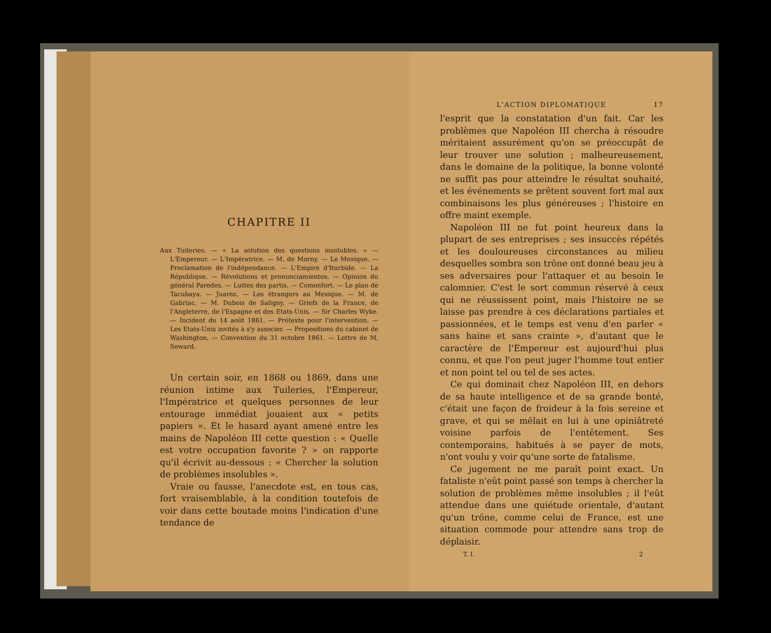CHAPITRE II
Aux Tuileries. — « La solution des questions insolubles. » — L'Empereur. — L'Impératrice. — M. de Morny. — Le Mexique. — Proclamation de l'indépendance. — L'Empire d'Iturbide. — La République. — Révolutions et pronunciamientos. — Opinion du général Paredes. — Luttes des partis. — Comonfort. — Le plan de Tacubaya. — Juarez. — Les étrangers au Mexique. — M. de Gabriac. — M. Dubois de Saligny. — Griefs de la France, de l'Angleterre, de l'Espagne et des Etats-Unis. — Sir Charles Wyke. — Incident du 14 août 1861. — Prétexte pour l'intervention. — Les Etats-Unis invités à s'y associer. — Propositions du cabinet de Washington. — Convention du 31 octobre 1861. — Lettre de M. Seward.
Un certain soir, en 1868 ou 1869, dans une réunion intime aux Tuileries, l'Empereur, l'Impératrice et quelques personnes de leur entourage immédiat jouaient aux « petits papiers ». Et le hasard ayant amené entre les mains de Napoléon III cette question : « Quelle est votre occupation favorite ? » on rapporte qu'il écrivit au-dessous : « Chercher la solution de problèmes insolubles ».
Vraie ou fausse, l'anecdote est, en tous cas, fort vraisemblable, à la condition toutefois de voir dans cette boutade moins l'indication d'une tendance de
L'ACTION DIPLOMATIQUE 17
l'esprit que la constatation d'un fait. Car les problèmes que Napoléon III chercha à résoudre méritaient assurément qu'on se préoccupât de leur trouver une solution ; malheureusement, dans le domaine de la politique, la bonne volonté ne suffit pas pour atteindre le résultat souhaité, et les événements se prêtent souvent fort mal aux combinaisons les plus généreuses ; l'histoire en offre maint exemple.
Napoléon III ne fut point heureux dans la plupart de ses entreprises ; ses insuccès répétés et les douloureuses circonstances au milieu desquelles sombra son trône ont donné beau jeu à ses adversaires pour l'attaquer et au besoin le calomnier. C'est le sort commun réservé à ceux qui ne réussissent point, mais l'histoire ne se laisse pas prendre à ces déclarations partiales et passionnées, et le temps est venu d'en parler « sans haine et sans crainte », d'autant que le caractère de l'Empereur est aujourd'hui plus connu, et que l'on peut juger l'homme tout entier et non point tel ou tel de ses actes.
Ce qui dominait chez Napoléon III, en dehors de sa haute intelligence et de sa grande bonté, c'était une façon de froideur à la fois sereine et grave, et qui se mêlait en lui à une opiniâtreté voisine parfois de l'entêtement. Ses contemporains, habitués à se payer de mots, n'ont voulu y voir qu'une sorte de fatalisme.
Ce jugement ne me paraît point exact. Un fataliste n'eût point passé son temps à chercher la solution de problèmes même insolubles ; il l'eût attendue dans une quiétude orientale, d'autant qu'un trône, comme celui de France, est une situation commode pour attendre sans trop de déplaisir.
T. I. 2